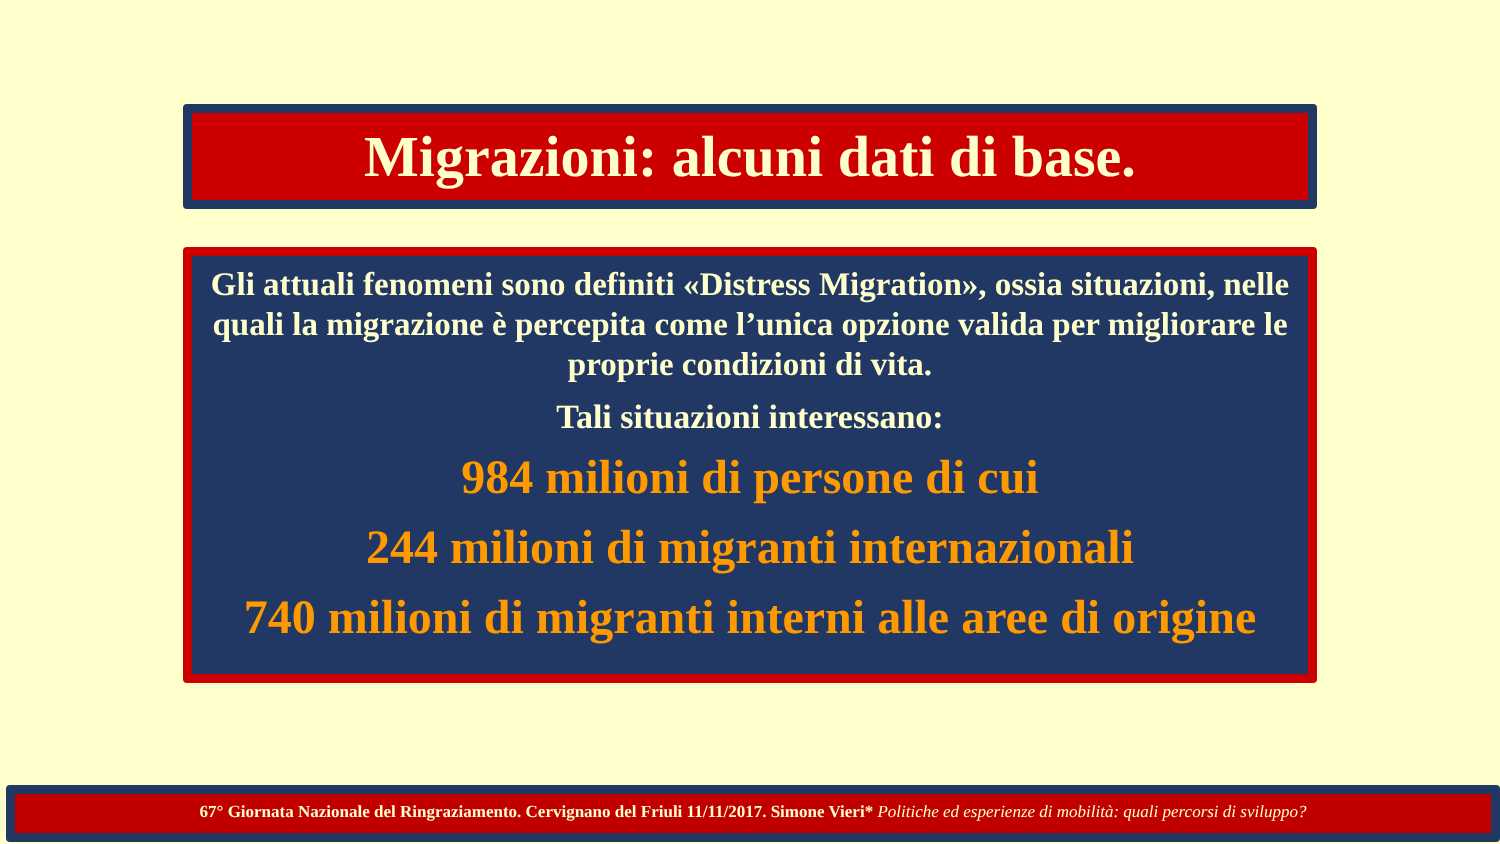Migrazioni: alcuni dati di base.
Gli attuali fenomeni sono definiti «Distress Migration», ossia situazioni, nelle quali la migrazione è percepita come l’unica opzione valida per migliorare le proprie condizioni di vita.
Tali situazioni interessano:
984 milioni di persone di cui
244 milioni di migranti internazionali
740 milioni di migranti interni alle aree di origine
67° Giornata Nazionale del Ringraziamento. Cervignano del Friuli 11/11/2017. Simone Vieri* Politiche ed esperienze di mobilità: quali percorsi di sviluppo?